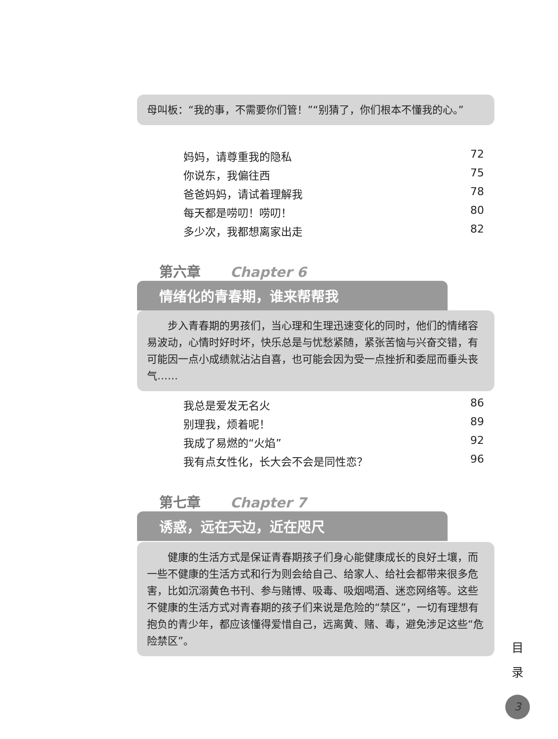母叫板：“我的事，不需要你们管！”“别猜了，你们根本不懂我的心。”
妈妈，请尊重我的隐私 72
你说东，我偏往西 75
爸爸妈妈，请试着理解我 78
每天都是唠叨！唠叨！ 80
多少次，我都想离家出走 82
第六章 Chapter 6
情绪化的青春期，谁来帮帮我
　　步入青春期的男孩们，当心理和生理迅速变化的同时，他们的情绪容易波动，心情时好时坏，快乐总是与忧愁紧随，紧张苦恼与兴奋交错，有可能因一点小成绩就沾沾自喜，也可能会因为受一点挫折和委屈而垂头丧气……
我总是爱发无名火 86
别理我，烦着呢！ 89
我成了易燃的“火焰” 92
我有点女性化，长大会不会是同性恋？ 96
第七章 Chapter 7
诱惑，远在天边，近在咫尺
　　健康的生活方式是保证青春期孩子们身心能健康成长的良好土壤，而一些不健康的生活方式和行为则会给自己、给家人、给社会都带来很多危害，比如沉溺黄色书刊、参与赌博、吸毒、吸烟喝酒、迷恋网络等。这些不健康的生活方式对青春期的孩子们来说是危险的“禁区”，一切有理想有抱负的青少年，都应该懂得爱惜自己，远离黄、赌、毒，避免涉足这些“危险禁区”。
目
录
3